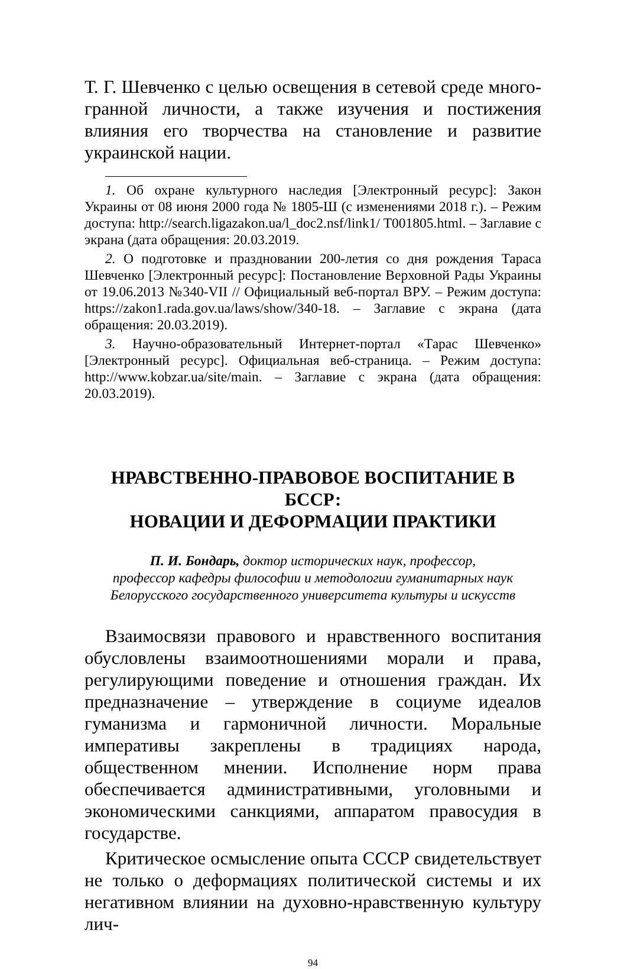Т. Г. Шевченко с целью освещения в сетевой среде много­гранной личности, а также изучения и постижения влияния его творчества на становление и развитие украинской нации.
1. Об охране культурного наследия [Электронный ресурс]: Закон Украины от 08 июня 2000 года № 1805-Ш (с изменениями 2018 г.). – Режим доступа: http://search.ligazakon.ua/l_doc2.nsf/link1/ T001805.html. – Заглавие с экрана (дата обращения: 20.03.2019.
2. О подготовке и праздновании 200-летия со дня рождения Та­раса Шевченко [Электронный ресурс]: Постановление Верховной Рады Украины от 19.06.2013 №340-VII // Официальный веб-портал ВРУ. – Режим доступа: https://zakon1.rada.gov.ua/laws/show/340-18. – Заглавие с экрана (дата обращения: 20.03.2019).
3. Научно-образовательный Интернет-портал «Тарас Шевченко» [Электронный ресурс]. Официальная веб-страница. – Режим досту­па: http://www.kobzar.ua/site/main. – Заглавие с экрана (дата обра­щения: 20.03.2019).
НРАВСТВЕННО-ПРАВОВОЕ ВОСПИТАНИЕ В БССР:
НОВАЦИИ И ДЕФОРМАЦИИ ПРАКТИКИ
П. И. Бондарь, доктор исторических наук, профессор,
профессор кафедры философии и методологии гуманитарных наук
Белорусского государственного университета культуры и искусств
Взаимосвязи правового и нравственного воспитания обусловлены взаимоотношениями морали и права, регули­рующими поведение и отношения граждан. Их предназна­чение – утверждение в социуме идеалов гуманизма и гар­моничной личности. Моральные императивы закреплены в традициях народа, общественном мнении. Исполнение норм права обеспечивается административными, уголов­ными и экономическими санкциями, аппаратом правосудия в государстве.
Критическое осмысление опыта СССР свидетельствует не только о деформациях политической системы и их нега­тивном влиянии на духовно-нравственную культуру лич-
94